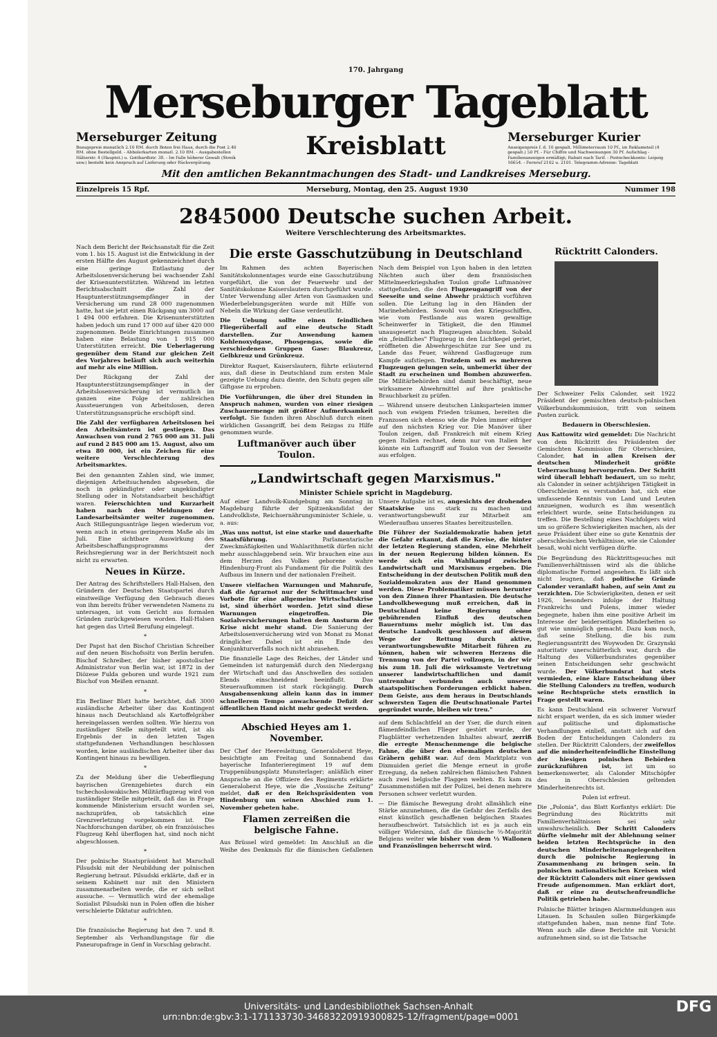170. Jahrgang
Merseburger Tageblatt
Merseburger Zeitung
Bezugspreis monatlich 2.10 RM. durch Boten frei Haus, durch die Post 2.40 RM. ohne Bestellgeld. - Abholerkarten monatl. 2.10 RM. - Ausgabestellen Hälterstr. 4 (Hauptst.) u. Gotthardtstr. 38. - Im Falle höherer Gewalt (Streik usw.) besteht kein Anspruch auf Lieferung oder Rückvergütung.
Kreisblatt
Merseburger Kurier
Anzeigenpreis f. d. 10 gespalt. Millimeterraum 10 Pf., im Reklameteil (4 gespalt.) 50 Pf. - Für Chiffre und Nachweisungen 30 Pf. Aufschlag - Familienanzeigen ermäßigt; Rabatt nach Tarif. - Postscheckkonto: Leipzig 16654. - Fernruf 2102 u. 2101. Telegramm-Adresse: Tageblatt
Mit den amtlichen Bekanntmachungen des Stadt- und Landkreises Merseburg.
Einzelpreis 15 Rpf. Merseburg, Montag, den 25. August 1930 Nummer 198
2845000 Deutsche suchen Arbeit.
Weitere Verschlechterung des Arbeitsmarktes.
Nach dem Bericht der Reichsanstalt für die Zeit vom 1. bis 15. August ist die Entwicklung in der ersten Hälfte des August gekennzeichnet durch eine geringe Entlastung der Arbeitslosenversicherung bei wachsender Zahl der Krisenunterstützten. Während im letzten Berichtsabschnitt die Zahl der Hauptunterstützungsempfänger in der Versicherung um rund 28 000 zugenommen hatte, hat sie jetzt einen Rückgang um 3000 auf 1 494 000 erfahren. Die Krisenunterstützten haben jedoch um rund 17 000 auf über 420 000 zugenommen. Beide Einrichtungen zusammen haben eine Belastung von 1 915 000 Unterstützten erreicht. Die Ueberlagerung gegenüber dem Stand zur gleichen Zeit des Vorjahres beläuft sich auch weiterhin auf mehr als eine Million.
Der Rückgang der Zahl der Hauptunterstützungsempfänger in der Arbeitslosenversicherung ist vermutlich im ganzen eine Folge der zahlreichen Aussteuerungen von Arbeitslosen, deren Unterstützungsansprüche erschöpft sind.
Die Zahl der verfügbaren Arbeitslosen bei den Arbeitsämtern ist gestiegen. Das Anwachsen von rund 2 765 000 am 31. Juli auf rund 2 845 000 am 15. August, also um etwa 80 000, ist ein Zeichen für eine weitere Verschlechterung des Arbeitsmarktes.
Bei den genannten Zahlen sind, wie immer, diejenigen Arbeitsuchenden abgesehen, die noch in gekündigter oder ungekündigter Stellung oder in Notstandsarbeit beschäftigt waren. Feierschichten und Kurzarbeit haben nach den Meldungen der Landesarbeitsämter weiter zugenommen. Auch Stillegungsanträge liegen wiederum vor, wenn auch in etwas geringerem Maße als im Juli. Eine sichtbare Auswirkung des Arbeitsbeschaffungsprogramms der Reichsregierung war in der Berichtszeit noch nicht zu erwarten.
Neues in Kürze.
Der Antrag des Schriftstellers Hall-Halsen, den Gründern der Deutschen Staatspartei durch einstweilige Verfügung den Gebrauch dieses von ihm bereits früher verwendeten Namens zu untersagen, ist vom Gericht aus formalen Gründen zurückgewiesen worden. Hall-Halsen hat gegen das Urteil Berufung eingelegt.
*
Der Papst hat den Bischof Christian Schreiber auf den neuen Bischofssitz von Berlin berufen. Bischof Schreiber, der bisher apostolischer Administrator von Berlin war, ist 1872 in der Diözese Fulda geboren und wurde 1921 zum Bischof von Meißen ernannt.
*
Ein Berliner Blatt hatte berichtet, daß 3000 ausländische Arbeiter über das Kontingent hinaus nach Deutschland als Kartoffelgräber hereingelassen werden sollten. Wie hierzu von zuständiger Stelle mitgeteilt wird, ist als Ergebnis der in den letzten Tagen stattgefundenen Verhandlungen beschlossen worden, keine ausländischen Arbeiter über das Kontingent hinaus zu bewilligen.
*
Zu der Meldung über die Ueberfliegung bayrischen Grenzgebietes durch ein tschechoslowakisches Militärflugzeug wird von zuständiger Stelle mitgeteilt, daß das in Frage kommende Ministerium ersucht worden sei, nachzuprüfen, ob tatsächlich eine Grenzverletzung vorgekommen ist. Die Nachforschungen darüber, ob ein französisches Flugzeug Kehl überflogen hat, sind noch nicht abgeschlossen.
*
Der polnische Staatspräsident hat Marschall Pilsudski mit der Neubildung der polnischen Regierung betraut. Pilsudski erklärte, daß er in seinem Kabinett nur mit den Ministern zusammenarbeiten werde, die er sich selbst aussuche. — Vermutlich wird der ehemalige Sozialist Pilsudski nun in Polen offen die bisher verschleierte Diktatur aufrichten.
*
Die französische Regierung hat den 7. und 8. September als Verhandlungstage für die Paneuropafrage in Genf in Vorschlag gebracht.
Die erste Gasschutzübung in Deutschland
Im Rahmen des achten Bayerischen Sanitätskolonnentages wurde eine Gasschutzübung vorgeführt, die von der Feuerwehr und der Sanitätskolonne Kaiserslautern durchgeführt wurde. Unter Verwendung aller Arten von Gasmasken und Wiederbelebungsgeräten wurde mit Hilfe von Nebeln die Wirkung der Gase verdeutlicht.
Die Uebung sollte einen feindlichen Fliegerüberfall auf eine deutsche Stadt darstellen. Zur Anwendung kamen Kohlenoxydgase, Phosgengas, sowie die verschiedenen Gruppen Gase: Blaukreuz, Gelbkreuz und Grünkreuz.
Direktor Raquet, Kaiserslautern, führte erläuternd aus, daß diese in Deutschland zum ersten Male gezeigte Uebung dazu diente, den Schutz gegen alle Giftgase zu erproben.
Die Vorführungen, die über drei Stunden in Anspruch nahmen, wurden von einer riesigen Zuschauermenge mit größter Aufmerksamkeit verfolgt. Sie fanden ihren Abschluß durch einen wirklichen Gasangriff, bei dem Reizgas zu Hilfe genommen wurde.
Luftmanöver auch über Toulon.
Nach dem Beispiel von Lyon haben in den letzten Nächten auch über dem französischen Mittelmeerkriegshafen Toulon große Luftmanöver stattgefunden, die den Flugzeugangriff von der Seeseite und seine Abwehr praktisch vorführen sollen. Die Leitung lag in den Händen der Marinebehörden. Sowohl von den Kriegsschiffen, wie vom Festlande aus waren gewaltige Scheinwerfer in Tätigkeit, die den Himmel unausgesetzt nach Flugzeugen absuchten. Sobald ein „feindliches" Flugzeug in den Lichtkegel geriet, eröffneten die Abwehrgeschütze zur See und zu Lande das Feuer, während Gasflugzeuge zum Kampfe aufstiegen. Trotzdem soll es mehreren Flugzeugen gelungen sein, unbemerkt über der Stadt zu erscheinen und Bomben abzuwerfen. Die Militärbehörden sind damit beschäftigt, neue wirksamere Abwehrmittel auf ihre praktische Brauchbarkeit zu prüfen.
— Während unsere deutschen Linksparteien immer noch von ewigem Frieden träumen, bereiten die Franzosen sich ebenso wie die Polen immer eifriger auf den nächsten Krieg vor. Die Manöver über Toulon zeigen, daß Frankreich mit einem Krieg gegen Italien rechnet, denn nur von Italien her könnte ein Luftangriff auf Toulon von der Seeseite aus erfolgen.
„Landwirtschaft gegen Marxismus."
Minister Schiele spricht in Magdeburg.
Auf einer Landvolk-Kundgebung am Sonntag in Magdeburg führte der Spitzenkandidat der Landvolkliste, Reichsernährungsminister Schiele, u. a. aus:
„Was uns nottut, ist eine starke und dauerhafte Staatsführung. Parlamentarische Zweckmäßigkeiten und Wahlarithmetik dürfen nicht mehr ausschlaggebend sein. Wir brauchen eine aus dem Herzen des Volkes geborene wahre Hindenburg-Front als Fundament für die Politik des Aufbaus im Innern und der nationalen Freiheit.
Unsere vielfachen Warnungen und Mahnrufe, daß die Agrarnot nur der Schrittmacher und Vorbote für eine allgemeine Wirtschaftskrise ist, sind überhört worden. Jetzt sind diese Warnungen eingetroffen. Die Sozialversicherungen halten dem Ansturm der Krise nicht mehr stand. Die Sanierung der Arbeitslosenversicherung wird von Monat zu Monat dringlicher. Dabei ist ein Ende des Konjunkturverfalls noch nicht abzusehen.
Die finanzielle Lage des Reiches, der Länder und Gemeinden ist naturgemäß durch den Niedergang der Wirtschaft und das Anschwellen des sozialen Elends einschneidend beeinflußt. Das Steueraufkommen ist stark rückgängig. Durch Ausgabensenkung allein kann das in immer schnellerem Tempo anwachsende Defizit der öffentlichen Hand nicht mehr gedeckt werden.
Unsere Aufgabe ist es, angesichts der drohenden Staatskrise uns stark zu machen und verantwortungsbewußt zur Mitarbeit am Wiederaufbau unseres Staates bereitzustellen.
Die Führer der Sozialdemokratie haben jetzt die Gefahr erkannt, daß die Kreise, die hinter der letzten Regierung standen, eine Mehrheit in der neuen Regierung bilden können. Es werde sich ein Wahlkampf zwischen Landwirtschaft und Marxismus ergeben. Die Entscheidung in der deutschen Politik muß den Sozialdemokraten aus der Hand genommen werden. Diese Problematiker müssen herunter von den Zinnen ihrer Phantasien. Die deutsche Landvolkbewegung muß erreichen, daß in Deutschland keine Regierung ohne gebührenden Einfluß des deutschen Bauerntums mehr möglich ist. Um das deutsche Landvolk geschlossen auf diesem Wege der Rettung durch aktive, verantwortungsbewußte Mitarbeit führen zu können, haben wir schweren Herzens die Trennung von der Partei vollzogen, in der wir bis zum 18. Juli die wirksamste Vertretung unserer landwirtschaftlichen und damit untrennbar verbunden auch unserer staatspolitischen Forderungen erblickt haben. Dem Geiste, aus dem heraus in Deutschlands schwersten Tagen die Deutschnationale Partei gegründet wurde, bleiben wir treu."
Abschied Heyes am 1. November.
Der Chef der Heeresleitung, Generaloberst Heye, besichtigte am Freitag und Sonnabend das bayerische Infanterieregiment 19 auf dem Truppenübungsplatz Munsterlager; anläßlich einer Ansprache an die Offiziere des Regiments erklärte Generaloberst Heye, wie die „Vossische Zeitung" meldet, daß er den Reichspräsidenten von Hindenburg um seinen Abschied zum 1. November gebeten habe.
Flamen zerreißen die belgische Fahne.
Aus Brüssel wird gemeldet: Im Anschluß an die Weihe des Denkmals für die flämischen Gefallenen auf dem Schlachtfeld an der Yser, die durch einen flämenfeindlichen Flieger gestört wurde, der Flugblätter verhetzenden Inhaltes abwarf, zerriß die erregte Menschenmenge die belgische Fahne, die über den ehemaligen deutschen Gräbern gehißt war. Auf dem Marktplatz von Dixmuiden geriet die Menge erneut in große Erregung, da neben zahlreichen flämischen Fahnen auch zwei belgische Flaggen wehten. Es kam zu Zusammenstößen mit der Polizei, bei denen mehrere Personen schwer verletzt wurden.
— Die flämische Bewegung droht allmählich eine Stärke anzunehmen, die die Gefahr des Zerfalls des einst künstlich geschaffenen belgischen Staates heraufbeschwört. Tatsächlich ist es ja auch ein völliger Widersinn, daß die flämische ⅔-Majorität Belgiens weiter wie bisher von dem ⅓ Wallonen und Französlingen beherrscht wird.
Rücktritt Calonders.
Der Schweizer Felix Calonder, seit 1922 Präsident der gemischten deutsch-polnischen Völkerbundskommission, tritt von seinem Posten zurück.
Bedauern in Oberschlesien.
Aus Kattowitz wird gemeldet: Die Nachricht von dem Rücktritt des Präsidenten der Gemischten Kommission für Oberschlesien, Calonder, hat in allen Kreisen der deutschen Minderheit größte Ueberraschung hervorgerufen. Der Schritt wird überall lebhaft bedauert, um so mehr, als Calonder in seiner achtjährigen Tätigkeit in Oberschlesien es verstanden hat, sich eine umfassende Kenntnis von Land und Leuten anzueignen, wodurch es ihm wesentlich erleichtert wurde, seine Entscheidungen zu treffen. Die Bestellung eines Nachfolgers wird um so größere Schwierigkeiten machen, als der neue Präsident über eine so gute Kenntnis der oberschlesischen Verhältnisse, wie sie Calonder besaß, wohl nicht verfügen dürfte.
Die Begründung des Rücktrittsgesuches mit Familienverhältnissen wird als die übliche diplomatische Formel angesehen. Es läßt sich nicht leugnen, daß politische Gründe Calonder veranlaßt haben, auf sein Amt zu verzichten. Die Schwierigkeiten, denen er seit 1926, besonders infolge der Haltung Frankreichs und Polens, immer wieder begegnete, haben ihm eine positive Arbeit im Interesse der beiderseitigen Minderheiten so gut wie unmöglich gemacht. Dazu kam noch, daß seine Stellung, die bis zum Regierungsantritt des Woywoden Dr. Grazynski autoritativ unerschütterlich war, durch die Haltung des Völkerbundsrates gegenüber seinen Entscheidungen sehr geschwächt wurde. Der Völkerbundsrat hat stets vermieden, eine klare Entscheidung über die Stellung Calonders zu treffen, wodurch seine Rechtsprüche stets ernstlich in Frage gestellt waren.
Es kann Deutschland ein schwerer Vorwurf nicht erspart werden, da es sich immer wieder auf politische und diplomatische Verhandlungen einließ, anstatt sich auf den Boden der Entscheidungen Calonders zu stellen. Der Rücktritt Calonders, der zweifellos auf die minderheitenfeindliche Einstellung der hiesigen polnischen Behörden zurückzuführen ist, ist um so bemerkenswerter, als Calonder Mitschöpfer des in Oberschlesien geltenden Minderheitenrechts ist.
Polen ist erfreut.
Die „Polonia", das Blatt Korfantys erklärt: Die Begründung des Rücktritts mit Familienverhältnissen sei sehr unwahrscheinlich. Der Schritt Calonders dürfte vielmehr mit der Ablehnung seiner beiden letzten Rechtsprüche in den deutschen Minderheitenangelegenheiten durch die polnische Regierung in Zusammenhang zu bringen sein. In polnischen nationalistischen Kreisen wird der Rücktritt Calonders mit einer gewissen Freude aufgenommen. Man erklärt dort, daß er eine zu deutschenfreundliche Politik getrieben habe.
Polnische Blätter bringen Alarmmeldungen aus Litauen. In Schaulen sollen Bürgerkämpfe stattgefunden haben, man nenne fünf Tote. Wenn auch alle diese Berichte mit Vorsicht aufzunehmen sind, so ist die Tatsache
Universitäts- und Landesbibliothek Sachsen-Anhalt
urn:nbn:de:gbv:3:1-171133730-34683220919300825-12/fragment/page=0001 DFG